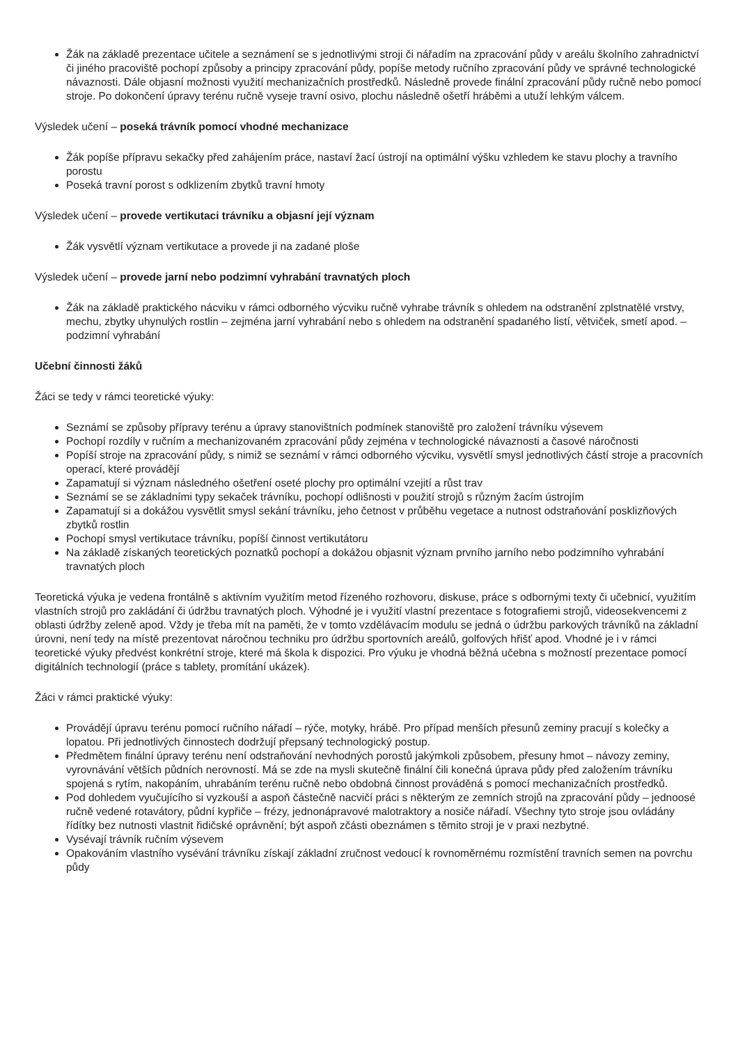Žák na základě prezentace učitele a seznámení se s jednotlivými stroji či nářadím na zpracování půdy v areálu školního zahradnictví či jiného pracoviště pochopí způsoby a principy zpracování půdy, popíše metody ručního zpracování půdy ve správné technologické návaznosti. Dále objasní možnosti využití mechanizačních prostředků. Následně provede finální zpracování půdy ručně nebo pomocí stroje. Po dokončení úpravy terénu ručně vyseje travní osivo, plochu následně ošetří hráběmi a utuží lehkým válcem.
Výsledek učení – poseká trávník pomocí vhodné mechanizace
Žák popíše přípravu sekačky před zahájením práce, nastaví žací ústrojí na optimální výšku vzhledem ke stavu plochy a travního porostu
Poseká travní porost s odklizením zbytků travní hmoty
Výsledek učení – provede vertikutaci trávníku a objasní její význam
Žák vysvětlí význam vertikutace a provede ji na zadané ploše
Výsledek učení – provede jarní nebo podzimní vyhrabání travnatých ploch
Žák na základě praktického nácviku v rámci odborného výcviku ručně vyhrabe trávník s ohledem na odstranění zplstnatělé vrstvy, mechu, zbytky uhynulých rostlin – zejména jarní vyhrabání nebo s ohledem na odstranění spadaného listí, větviček, smetí apod. – podzimní vyhrabání
Učební činnosti žáků
Žáci se tedy v rámci teoretické výuky:
Seznámí se způsoby přípravy terénu a úpravy stanovištních podmínek stanoviště pro založení trávníku výsevem
Pochopí rozdíly v ručním a mechanizovaném zpracování půdy zejména v technologické návaznosti a časové náročnosti
Popíší stroje na zpracování půdy, s nimiž se seznámí v rámci odborného výcviku, vysvětlí smysl jednotlivých částí stroje a pracovních operací, které provádějí
Zapamatují si význam následného ošetření oseté plochy pro optimální vzejití a růst trav
Seznámí se se základními typy sekaček trávníku, pochopí odlišnosti v použití strojů s různým žacím ústrojím
Zapamatují si a dokážou vysvětlit smysl sekání trávníku, jeho četnost v průběhu vegetace a nutnost odstraňování posklizňových zbytků rostlin
Pochopí smysl vertikutace trávníku, popíší činnost vertikutátoru
Na základě získaných teoretických poznatků pochopí a dokážou objasnit význam prvního jarního nebo podzimního vyhrabání travnatých ploch
Teoretická výuka je vedena frontálně s aktivním využitím metod řízeného rozhovoru, diskuse, práce s odbornými texty či učebnicí, využitím vlastních strojů pro zakládání či údržbu travnatých ploch. Výhodné je i využití vlastní prezentace s fotografiemi strojů, videosekvencemi z oblasti údržby zeleně apod. Vždy je třeba mít na paměti, že v tomto vzdělávacím modulu se jedná o údržbu parkových trávníků na základní úrovni, není tedy na místě prezentovat náročnou techniku pro údržbu sportovních areálů, golfových hřišť apod. Vhodné je i v rámci teoretické výuky předvést konkrétní stroje, které má škola k dispozici. Pro výuku je vhodná běžná učebna s možností prezentace pomocí digitálních technologií (práce s tablety, promítání ukázek).
Žáci v rámci praktické výuky:
Provádějí úpravu terénu pomocí ručního nářadí – rýče, motyky, hrábě. Pro případ menších přesunů zeminy pracují s kolečky a lopatou. Při jednotlivých činnostech dodržují přepsaný technologický postup.
Předmětem finální úpravy terénu není odstraňování nevhodných porostů jakýmkoli způsobem, přesuny hmot – návozy zeminy, vyrovnávání větších půdních nerovností. Má se zde na mysli skutečně finální čili konečná úprava půdy před založením trávníku spojená s rytím, nakopáním, uhrabáním terénu ručně nebo obdobná činnost prováděná s pomocí mechanizačních prostředků.
Pod dohledem vyučujícího si vyzkouší a aspoň částečně nacvičí práci s některým ze zemních strojů na zpracování půdy – jednoosé ručně vedené rotavátory, půdní kypřiče – frézy, jednonápravové malotraktory a nosiče nářadí. Všechny tyto stroje jsou ovládány řídítky bez nutnosti vlastnit řidičské oprávnění; být aspoň zčásti obeznámen s těmito stroji je v praxi nezbytné.
Vysévají trávník ručním výsevem
Opakováním vlastního vysévání trávníku získají základní zručnost vedoucí k rovnoměrnému rozmístění travních semen na povrchu půdy